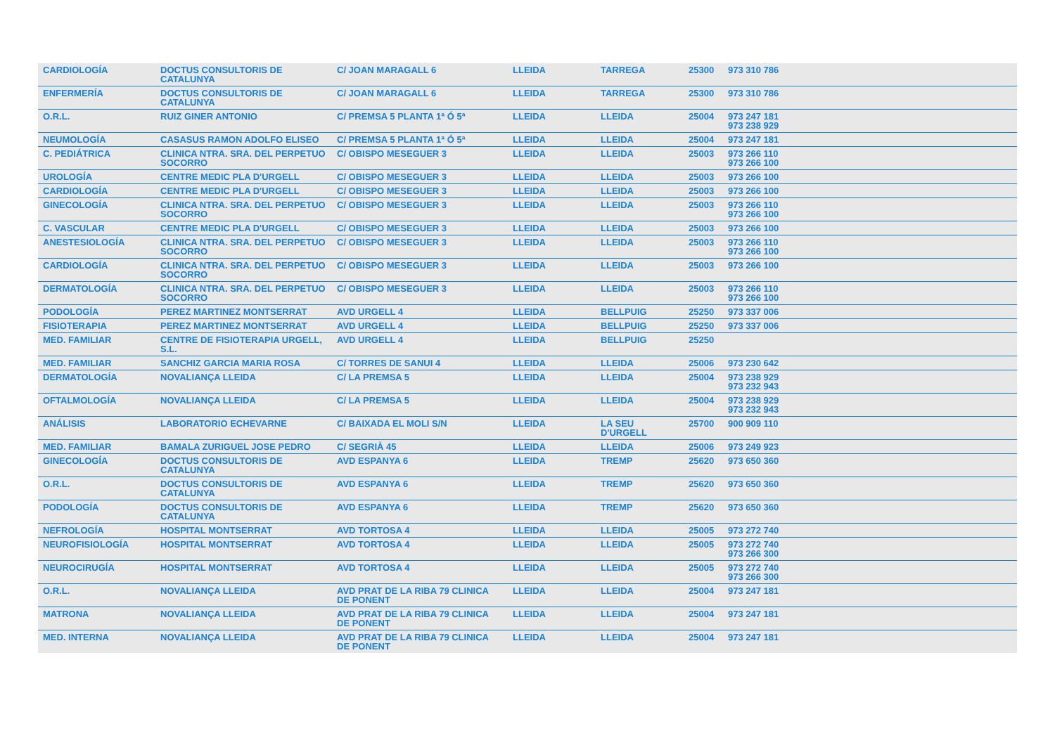| CARDIOLOGÍA | DOCTUS CONSULTORIS DE CATALUNYA | C/ JOAN MARAGALL 6 | LLEIDA | TARREGA | 25300 | 973 310 786 |
| ENFERMERÍA | DOCTUS CONSULTORIS DE CATALUNYA | C/ JOAN MARAGALL 6 | LLEIDA | TARREGA | 25300 | 973 310 786 |
| O.R.L. | RUIZ GINER ANTONIO | C/ PREMSA 5 PLANTA 1ª Ó 5ª | LLEIDA | LLEIDA | 25004 | 973 247 181 973 238 929 |
| NEUMOLOGÍA | CASASUS RAMON ADOLFO ELISEO | C/ PREMSA 5 PLANTA 1ª Ó 5ª | LLEIDA | LLEIDA | 25004 | 973 247 181 |
| C. PEDIÁTRICA | CLINICA NTRA. SRA. DEL PERPETUO SOCORRO | C/ OBISPO MESEGUER 3 | LLEIDA | LLEIDA | 25003 | 973 266 110 973 266 100 |
| UROLOGÍA | CENTRE MEDIC PLA D'URGELL | C/ OBISPO MESEGUER 3 | LLEIDA | LLEIDA | 25003 | 973 266 100 |
| CARDIOLOGÍA | CENTRE MEDIC PLA D'URGELL | C/ OBISPO MESEGUER 3 | LLEIDA | LLEIDA | 25003 | 973 266 100 |
| GINECOLOGÍA | CLINICA NTRA. SRA. DEL PERPETUO SOCORRO | C/ OBISPO MESEGUER 3 | LLEIDA | LLEIDA | 25003 | 973 266 110 973 266 100 |
| C. VASCULAR | CENTRE MEDIC PLA D'URGELL | C/ OBISPO MESEGUER 3 | LLEIDA | LLEIDA | 25003 | 973 266 100 |
| ANESTESIOLOGÍA | CLINICA NTRA. SRA. DEL PERPETUO SOCORRO | C/ OBISPO MESEGUER 3 | LLEIDA | LLEIDA | 25003 | 973 266 110 973 266 100 |
| CARDIOLOGÍA | CLINICA NTRA. SRA. DEL PERPETUO SOCORRO | C/ OBISPO MESEGUER 3 | LLEIDA | LLEIDA | 25003 | 973 266 100 |
| DERMATOLOGÍA | CLINICA NTRA. SRA. DEL PERPETUO SOCORRO | C/ OBISPO MESEGUER 3 | LLEIDA | LLEIDA | 25003 | 973 266 110 973 266 100 |
| PODOLOGÍA | PEREZ MARTINEZ MONTSERRAT | AVD URGELL 4 | LLEIDA | BELLPUIG | 25250 | 973 337 006 |
| FISIOTERAPIA | PEREZ MARTINEZ MONTSERRAT | AVD URGELL 4 | LLEIDA | BELLPUIG | 25250 | 973 337 006 |
| MED. FAMILIAR | CENTRE DE FISIOTERAPIA URGELL, S.L. | AVD URGELL 4 | LLEIDA | BELLPUIG | 25250 | |
| MED. FAMILIAR | SANCHIZ GARCIA MARIA ROSA | C/ TORRES DE SANUI 4 | LLEIDA | LLEIDA | 25006 | 973 230 642 |
| DERMATOLOGÍA | NOVALIANÇA LLEIDA | C/ LA PREMSA 5 | LLEIDA | LLEIDA | 25004 | 973 238 929 973 232 943 |
| OFTALMOLOGÍA | NOVALIANÇA LLEIDA | C/ LA PREMSA 5 | LLEIDA | LLEIDA | 25004 | 973 238 929 973 232 943 |
| ANÁLISIS | LABORATORIO ECHEVARNE | C/ BAIXADA EL MOLI S/N | LLEIDA | LA SEU D'URGELL | 25700 | 900 909 110 |
| MED. FAMILIAR | BAMALA ZURIGUEL JOSE PEDRO | C/ SEGRIÀ 45 | LLEIDA | LLEIDA | 25006 | 973 249 923 |
| GINECOLOGÍA | DOCTUS CONSULTORIS DE CATALUNYA | AVD ESPANYA 6 | LLEIDA | TREMP | 25620 | 973 650 360 |
| O.R.L. | DOCTUS CONSULTORIS DE CATALUNYA | AVD ESPANYA 6 | LLEIDA | TREMP | 25620 | 973 650 360 |
| PODOLOGÍA | DOCTUS CONSULTORIS DE CATALUNYA | AVD ESPANYA 6 | LLEIDA | TREMP | 25620 | 973 650 360 |
| NEFROLOGÍA | HOSPITAL MONTSERRAT | AVD TORTOSA 4 | LLEIDA | LLEIDA | 25005 | 973 272 740 |
| NEUROFISIOLOGÍA | HOSPITAL MONTSERRAT | AVD TORTOSA 4 | LLEIDA | LLEIDA | 25005 | 973 272 740 973 266 300 |
| NEUROCIRUGÍA | HOSPITAL MONTSERRAT | AVD TORTOSA 4 | LLEIDA | LLEIDA | 25005 | 973 272 740 973 266 300 |
| O.R.L. | NOVALIANÇA LLEIDA | AVD PRAT DE LA RIBA 79 CLINICA DE PONENT | LLEIDA | LLEIDA | 25004 | 973 247 181 |
| MATRONA | NOVALIANÇA LLEIDA | AVD PRAT DE LA RIBA 79 CLINICA DE PONENT | LLEIDA | LLEIDA | 25004 | 973 247 181 |
| MED. INTERNA | NOVALIANÇA LLEIDA | AVD PRAT DE LA RIBA 79 CLINICA DE PONENT | LLEIDA | LLEIDA | 25004 | 973 247 181 |